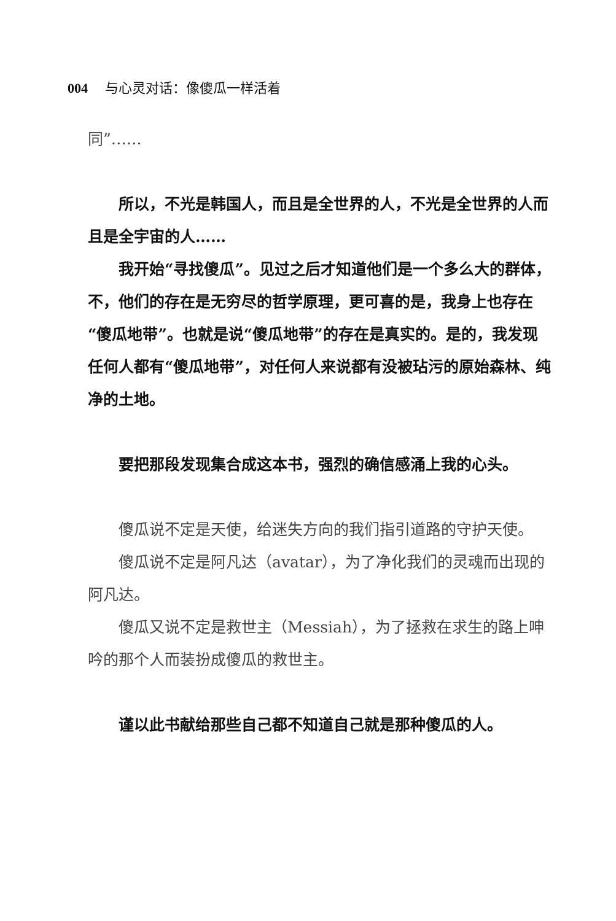004 与心灵对话：像傻瓜一样活着
同”……
所以，不光是韩国人，而且是全世界的人，不光是全世界的人而且是全宇宙的人……
我开始“寻找傻瓜”。见过之后才知道他们是一个多么大的群体，不，他们的存在是无穷尽的哲学原理，更可喜的是，我身上也存在“傻瓜地带”。也就是说“傻瓜地带”的存在是真实的。是的，我发现任何人都有“傻瓜地带”，对任何人来说都有没被玷污的原始森林、纯净的土地。
要把那段发现集合成这本书，强烈的确信感涌上我的心头。
傻瓜说不定是天使，给迷失方向的我们指引道路的守护天使。
傻瓜说不定是阿凡达（avatar），为了净化我们的灵魂而出现的阿凡达。
傻瓜又说不定是救世主（Messiah），为了拯救在求生的路上呻吟的那个人而装扮成傻瓜的救世主。
谨以此书献给那些自己都不知道自己就是那种傻瓜的人。